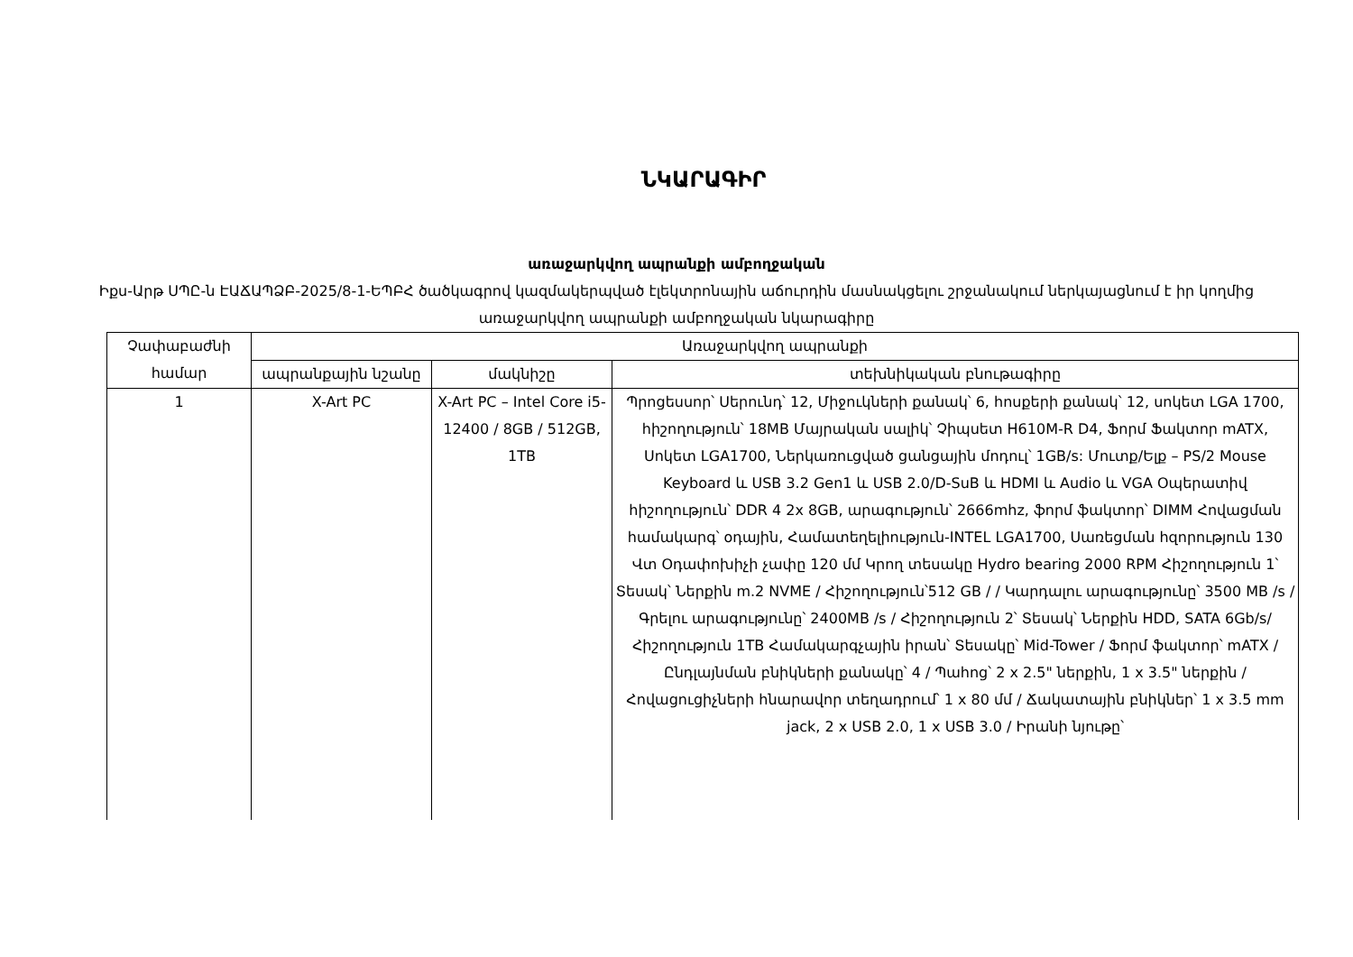ՆԿԱՐԱԳԻՐ
առաջարկվող ապրանքի ամբողջական
Իքս-Արթ ՍՊԸ-ն ԷԱՃԱՊՁԲ-2025/8-1-ԵՊԲՀ ծածկագրով կազմակերպված էլեկտրոնային աճուրդին մասնակցելու շրջանակում ներկայացնում է իր կողմից առաջարկվող ապրանքի ամբողջական նկարագիրը
| Չափաբաժնի համար | Առաջարկվող ապրանքի | | |
| --- | --- | --- | --- |
| | ապրանքային նշանը | մակնիշը | տեխնիկական բնութագիրը |
| 1 | X-Art PC | X-Art PC – Intel Core i5-12400 / 8GB / 512GB, 1TB | Պրոցեսսոր՝ Սերունդ՝ 12, Միջուկների քանակ՝ 6, հոսքերի քանակ՝ 12, սոկետ LGA 1700, հիշողություն՝ 18MB Մայրական սալիկ՝ Չիպսետ H610M-R D4, Ֆորմ Ֆակտոր mATX, Սոկետ LGA1700, Ներկառուցված ցանցային մոդուլ՝ 1GB/s: Մուտք/Ելք – PS/2 Mouse Keyboard և USB 3.2 Gen1 և USB 2.0/D-SuB և HDMI և Audio և VGA Օպերատիվ հիշողություն՝ DDR 4 2x 8GB, արագություն՝ 2666mhz, ֆորմ ֆակտոր՝ DIMM Հովացման համակարգ՝ օդային, Համատեղելիություն-INTEL LGA1700, Սառեցման հզորություն 130 Վտ Օդափոխիչի չափը 120 մմ Կրող տեսակը Hydro bearing 2000 RPM Հիշողություն 1՝ Տեսակ՝ Ներքին m.2 NVME / Հիշողություն՝512 GB / / Կարդալու արագությունը՝ 3500 MB /s / Գրելու արագությունը՝ 2400MB /s / Հիշողություն 2՝ Տեսակ՝ Ներքին HDD, SATA 6Gb/s/ Հիշողություն 1TB Համակարգչային իրան՝ Տեսակը՝ Mid-Tower / Ֆորմ ֆակտոր՝ mATX / Ընդլայնման բնիկների քանակը՝ 4 / Պահոց՝ 2 x 2.5" ներքին, 1 x 3.5" ներքին / Հովացուցիչների հնարավոր տեղադրում՝ 1 x 80 մմ / Ճակատային բնիկներ՝ 1 x 3.5 mm jack, 2 x USB 2.0, 1 x USB 3.0 / Իրանի նյութը՝ |